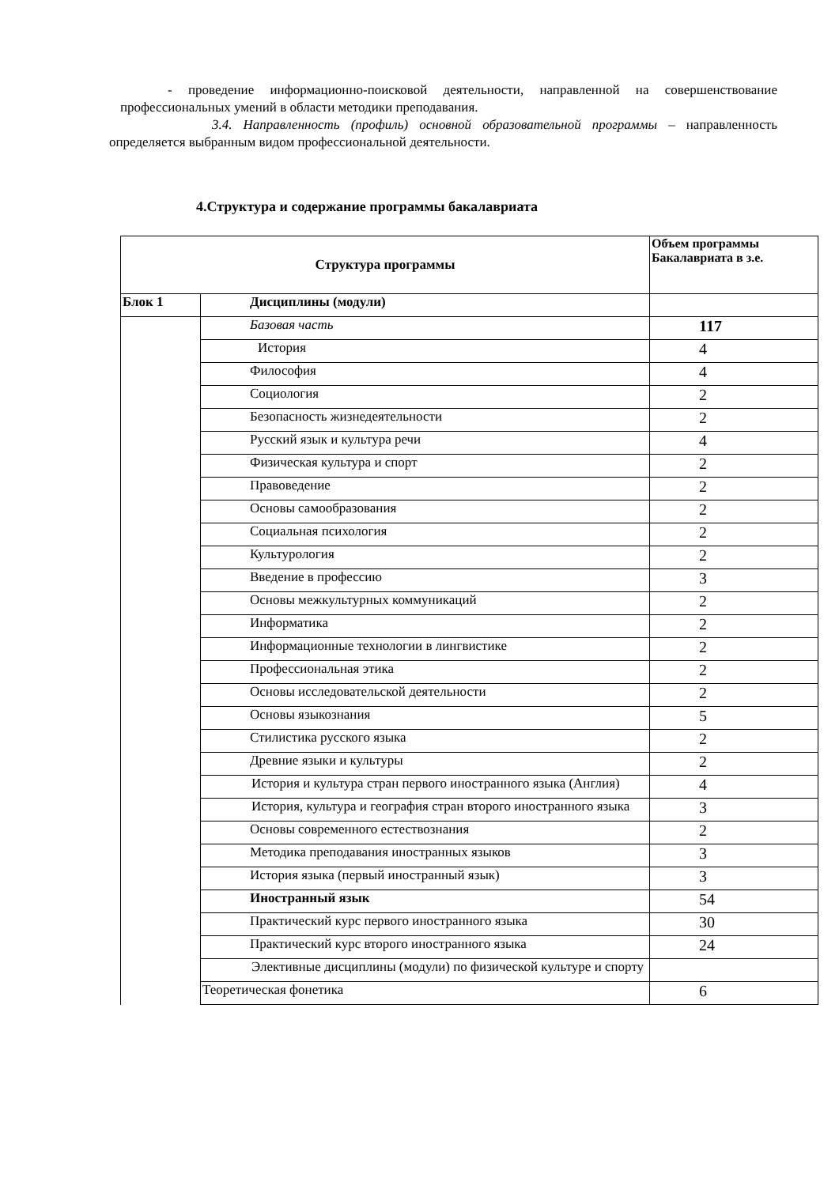- проведение информационно-поисковой деятельности, направленной на совершенствование профессиональных умений в области методики преподавания.
3.4. Направленность (профиль) основной образовательной программы – направленность определяется выбранным видом профессиональной деятельности.
4.Структура и содержание программы бакалавриата
| Структура программы | | Объем программы Бакалавриата в з.е. |
| Блок 1 | Дисциплины (модули) | |
| | Базовая часть | 117 |
| | История | 4 |
| | Философия | 4 |
| | Социология | 2 |
| | Безопасность жизнедеятельности | 2 |
| | Русский язык и культура речи | 4 |
| | Физическая культура и спорт | 2 |
| | Правоведение | 2 |
| | Основы самообразования | 2 |
| | Социальная психология | 2 |
| | Культурология | 2 |
| | Введение в профессию | 3 |
| | Основы межкультурных коммуникаций | 2 |
| | Информатика | 2 |
| | Информационные технологии в лингвистике | 2 |
| | Профессиональная этика | 2 |
| | Основы исследовательской деятельности | 2 |
| | Основы языкознания | 5 |
| | Стилистика русского языка | 2 |
| | Древние языки и культуры | 2 |
| | История и культура стран первого иностранного языка (Англия) | 4 |
| | История, культура и география стран второго иностранного языка | 3 |
| | Основы современного естествознания | 2 |
| | Методика преподавания иностранных языков | 3 |
| | История языка (первый иностранный язык) | 3 |
| | Иностранный язык | 54 |
| | Практический курс первого иностранного языка | 30 |
| | Практический курс второго иностранного языка | 24 |
| | Элективные дисциплины (модули) по физической культуре и спорту | |
| | Теоретическая фонетика | 6 |